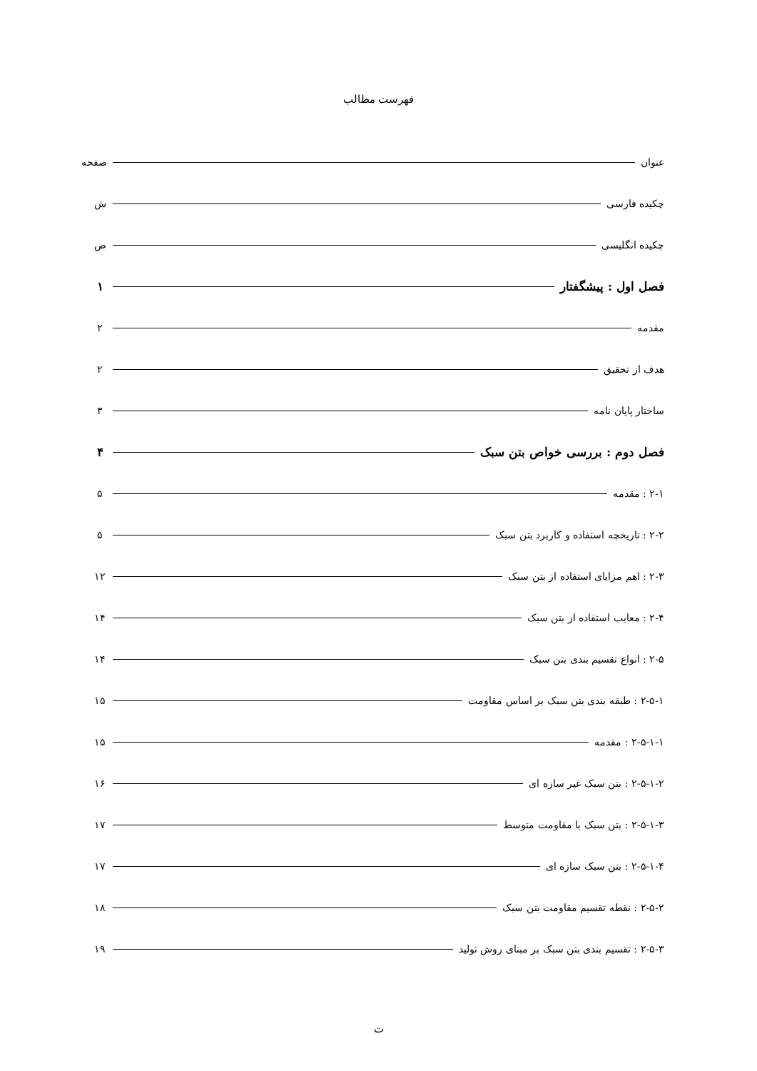فهرست مطالب
عنوان صفحه
چکیده فارسی ش
چکیده انگلیسی ص
فصل اول : پیشگفتار ۱
مقدمه ۲
هدف از تحقیق ۲
ساختار پایان نامه ۳
فصل دوم : بررسی خواص بتن سبک ۴
۲-۱ : مقدمه ۵
۲-۲ : تاریخچه استفاده و کاربرد بتن سبک ۵
۲-۳ : اهم مزایای استفاده از بتن سبک ۱۲
۲-۴ : معایب استفاده از بتن سبک ۱۴
۲-۵ : انواع تقسیم بندی بتن سبک ۱۴
۲-۵-۱ : طبقه بندی بتن سبک بر اساس مقاومت ۱۵
۲-۵-۱-۱ : مقدمه ۱۵
۲-۵-۱-۲ : بتن سبک غیر سازه ای ۱۶
۲-۵-۱-۳ : بتن سبک با مقاومت متوسط ۱۷
۲-۵-۱-۴ : بتن سبک سازه ای ۱۷
۲-۵-۲ : نقطه تقسیم مقاومت بتن سبک ۱۸
۲-۵-۳ : تقسیم بندی بتن سبک بر مبنای روش تولید ۱۹
ت